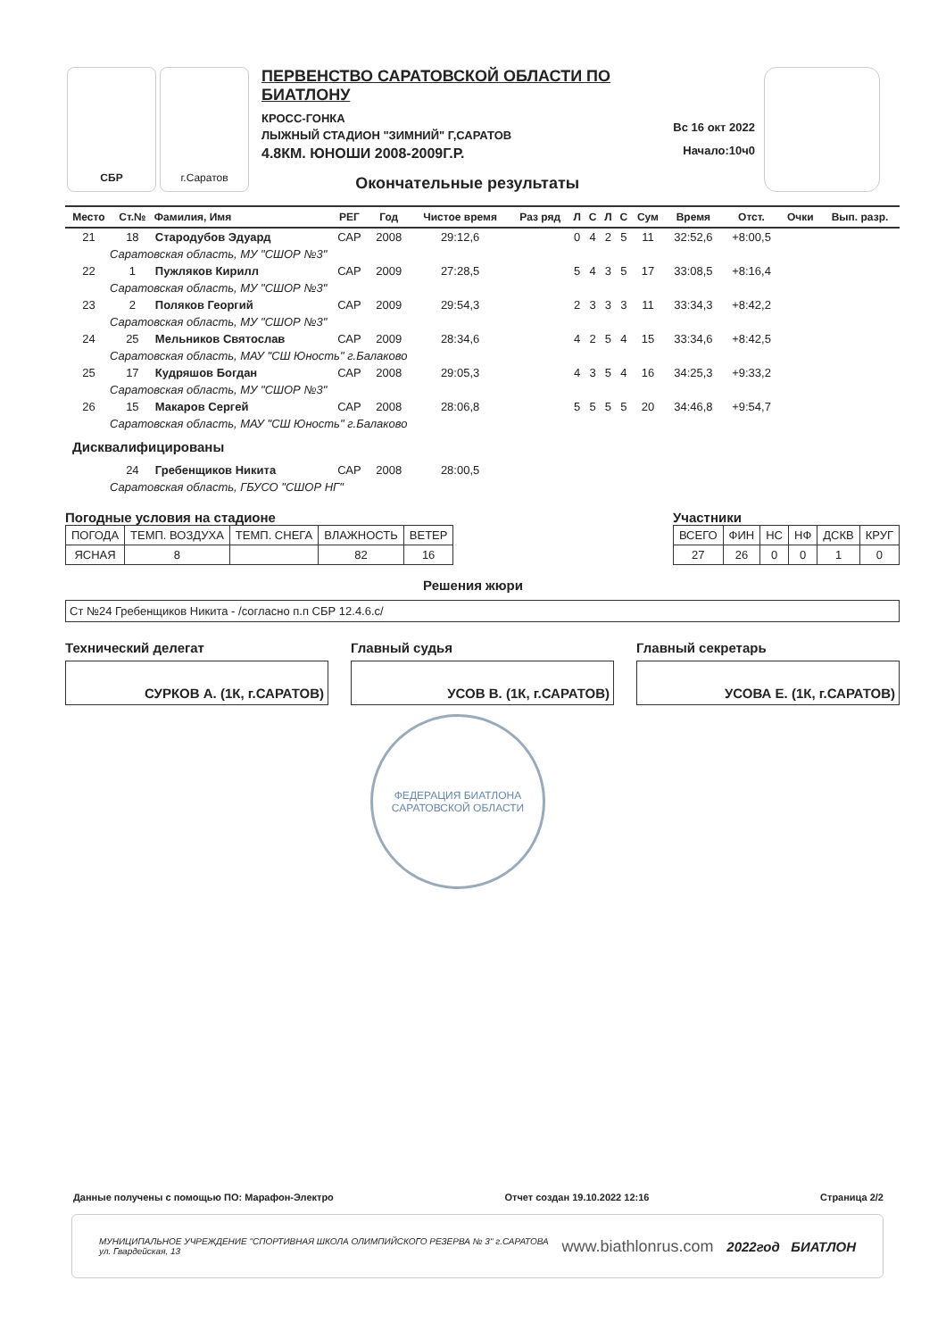СБР г.Саратов
ПЕРВЕНСТВО САРАТОВСКОЙ ОБЛАСТИ ПО БИАТЛОНУ
КРОСС-ГОНКА
ЛЫЖНЫЙ СТАДИОН "ЗИМНИЙ" Г,САРАТОВ
4.8КМ. ЮНОШИ 2008-2009Г.Р.
Окончательные результаты
Вс 16 окт 2022
Начало:10ч0
| Место | Ст.№ | Фамилия, Имя | РЕГ | Год | Чистое время | Раз ряд | Л | С | Л | С | Сум | Время | Отст. | Очки | Вып. разр. |
| --- | --- | --- | --- | --- | --- | --- | --- | --- | --- | --- | --- | --- | --- | --- | --- |
| 21 | 18 | Стародубов Эдуард | САР | 2008 | 29:12,6 | | 0 | 4 | 2 | 5 | 11 | 32:52,6 | +8:00,5 | | |
| Саратовская область, МУ "СШОР №3" | | | | | | | | | | | | | | | |
| 22 | 1 | Пужляков Кирилл | САР | 2009 | 27:28,5 | | 5 | 4 | 3 | 5 | 17 | 33:08,5 | +8:16,4 | | |
| Саратовская область, МУ "СШОР №3" | | | | | | | | | | | | | | | |
| 23 | 2 | Поляков Георгий | САР | 2009 | 29:54,3 | | 2 | 3 | 3 | 3 | 11 | 33:34,3 | +8:42,2 | | |
| Саратовская область, МУ "СШОР №3" | | | | | | | | | | | | | | | |
| 24 | 25 | Мельников Святослав | САР | 2009 | 28:34,6 | | 4 | 2 | 5 | 4 | 15 | 33:34,6 | +8:42,5 | | |
| Саратовская область, МАУ "СШ Юность" г.Балаково | | | | | | | | | | | | | | | |
| 25 | 17 | Кудряшов Богдан | САР | 2008 | 29:05,3 | | 4 | 3 | 5 | 4 | 16 | 34:25,3 | +9:33,2 | | |
| Саратовская область, МУ "СШОР №3" | | | | | | | | | | | | | | | |
| 26 | 15 | Макаров Сергей | САР | 2008 | 28:06,8 | | 5 | 5 | 5 | 5 | 20 | 34:46,8 | +9:54,7 | | |
| Саратовская область, МАУ "СШ Юность" г.Балаково | | | | | | | | | | | | | | | |
| Дисквалифицированы | | | | | | | | | | | | | | | |
| | 24 | Гребенщиков Никита | САР | 2008 | 28:00,5 | | | | | | | | | | |
| Саратовская область, ГБУСО "СШОР НГ" | | | | | | | | | | | | | | | |
Погодные условия на стадионе
| ПОГОДА | ТЕМП. ВОЗДУХА | ТЕМП. СНЕГА | ВЛАЖНОСТЬ | ВЕТЕР |
| ЯСНАЯ | 8 | | 82 | 16 |
Участники
| ВСЕГО | ФИН | НС | НФ | ДСКВ | КРУГ |
| 27 | 26 | 0 | 0 | 1 | 0 |
Решения жюри
Ст №24 Гребенщиков Никита - /согласно п.п СБР 12.4.6.с/
Технический делегат
СУРКОВ А. (1К, г.САРАТОВ)
Главный судья
УСОВ В. (1К, г.САРАТОВ)
Главный секретарь
УСОВА Е. (1К, г.САРАТОВ)
ФЕДЕРАЦИЯ БИАТЛОНА САРАТОВСКОЙ ОБЛАСТИ
Данные получены с помощью ПО: Марафон-Электро Отчет создан 19.10.2022 12:16 Страница 2/2
МУНИЦИПАЛЬНОЕ УЧРЕЖДЕНИЕ "СПОРТИВНАЯ ШКОЛА ОЛИМПИЙСКОГО РЕЗЕРВА № 3" г.САРАТОВА
ул. Гвардейская, 13 www.biathlonrus.com 2022год БИАТЛОН